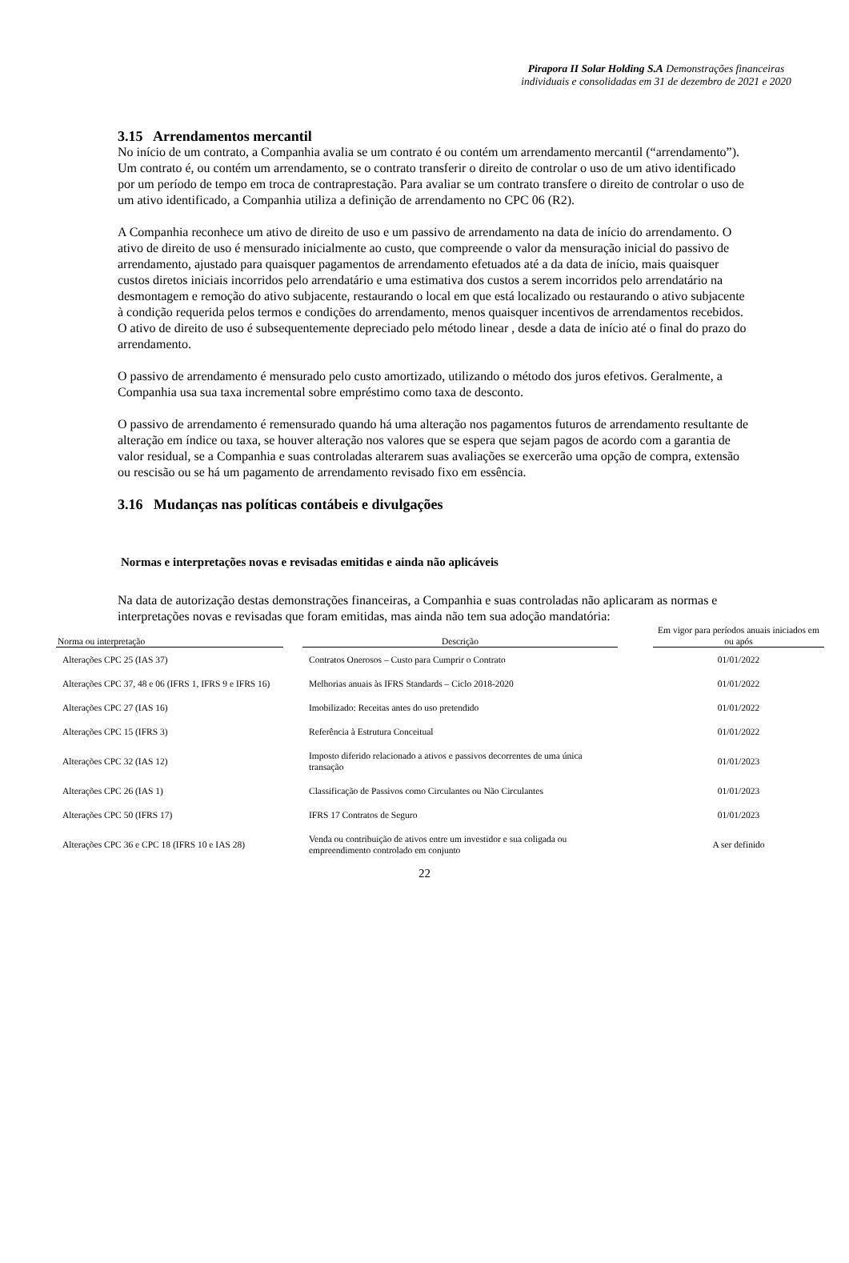Pirapora II Solar Holding S.A Demonstrações financeiras individuais e consolidadas em 31 de dezembro de 2021 e 2020
3.15 Arrendamentos mercantil
No início de um contrato, a Companhia avalia se um contrato é ou contém um arrendamento mercantil (“arrendamento”). Um contrato é, ou contém um arrendamento, se o contrato transferir o direito de controlar o uso de um ativo identificado por um período de tempo em troca de contraprestação. Para avaliar se um contrato transfere o direito de controlar o uso de um ativo identificado, a Companhia utiliza a definição de arrendamento no CPC 06 (R2).
A Companhia reconhece um ativo de direito de uso e um passivo de arrendamento na data de início do arrendamento. O ativo de direito de uso é mensurado inicialmente ao custo, que compreende o valor da mensuração inicial do passivo de arrendamento, ajustado para quaisquer pagamentos de arrendamento efetuados até a da data de início, mais quaisquer custos diretos iniciais incorridos pelo arrendatário e uma estimativa dos custos a serem incorridos pelo arrendatário na desmontagem e remoção do ativo subjacente, restaurando o local em que está localizado ou restaurando o ativo subjacente à condição requerida pelos termos e condições do arrendamento, menos quaisquer incentivos de arrendamentos recebidos.
O ativo de direito de uso é subsequentemente depreciado pelo método linear , desde a data de início até o final do prazo do arrendamento.
O passivo de arrendamento é mensurado pelo custo amortizado, utilizando o método dos juros efetivos. Geralmente, a Companhia usa sua taxa incremental sobre empréstimo como taxa de desconto.
O passivo de arrendamento é remensurado quando há uma alteração nos pagamentos futuros de arrendamento resultante de alteração em índice ou taxa, se houver alteração nos valores que se espera que sejam pagos de acordo com a garantia de valor residual, se a Companhia e suas controladas alterarem suas avaliações se exercerão uma opção de compra, extensão ou rescisão ou se há um pagamento de arrendamento revisado fixo em essência.
3.16 Mudanças nas políticas contábeis e divulgações
Normas e interpretações novas e revisadas emitidas e ainda não aplicáveis
Na data de autorização destas demonstrações financeiras, a Companhia e suas controladas não aplicaram as normas e interpretações novas e revisadas que foram emitidas, mas ainda não tem sua adoção mandatória:
| Norma ou interpretação | | Descrição | | Em vigor para períodos anuais iniciados em ou após |
| --- | --- | --- | --- | --- |
| Alterações CPC 25 (IAS 37) | | Contratos Onerosos – Custo para Cumprir o Contrato | | 01/01/2022 |
| Alterações CPC 37, 48 e 06 (IFRS 1, IFRS 9 e IFRS 16) | | Melhorias anuais às IFRS Standards – Ciclo 2018-2020 | | 01/01/2022 |
| Alterações CPC 27 (IAS 16) | | Imobilizado: Receitas antes do uso pretendido | | 01/01/2022 |
| Alterações CPC 15 (IFRS 3) | | Referência à Estrutura Conceitual | | 01/01/2022 |
| Alterações CPC 32 (IAS 12) | | Imposto diferido relacionado a ativos e passivos decorrentes de uma única transação | | 01/01/2023 |
| Alterações CPC 26 (IAS 1) | | Classificação de Passivos como Circulantes ou Não Circulantes | | 01/01/2023 |
| Alterações CPC 50 (IFRS 17) | | IFRS 17 Contratos de Seguro | | 01/01/2023 |
| Alterações CPC 36 e CPC 18 (IFRS 10 e IAS 28) | | Venda ou contribuição de ativos entre um investidor e sua coligada ou empreendimento controlado em conjunto | | A ser definido |
22